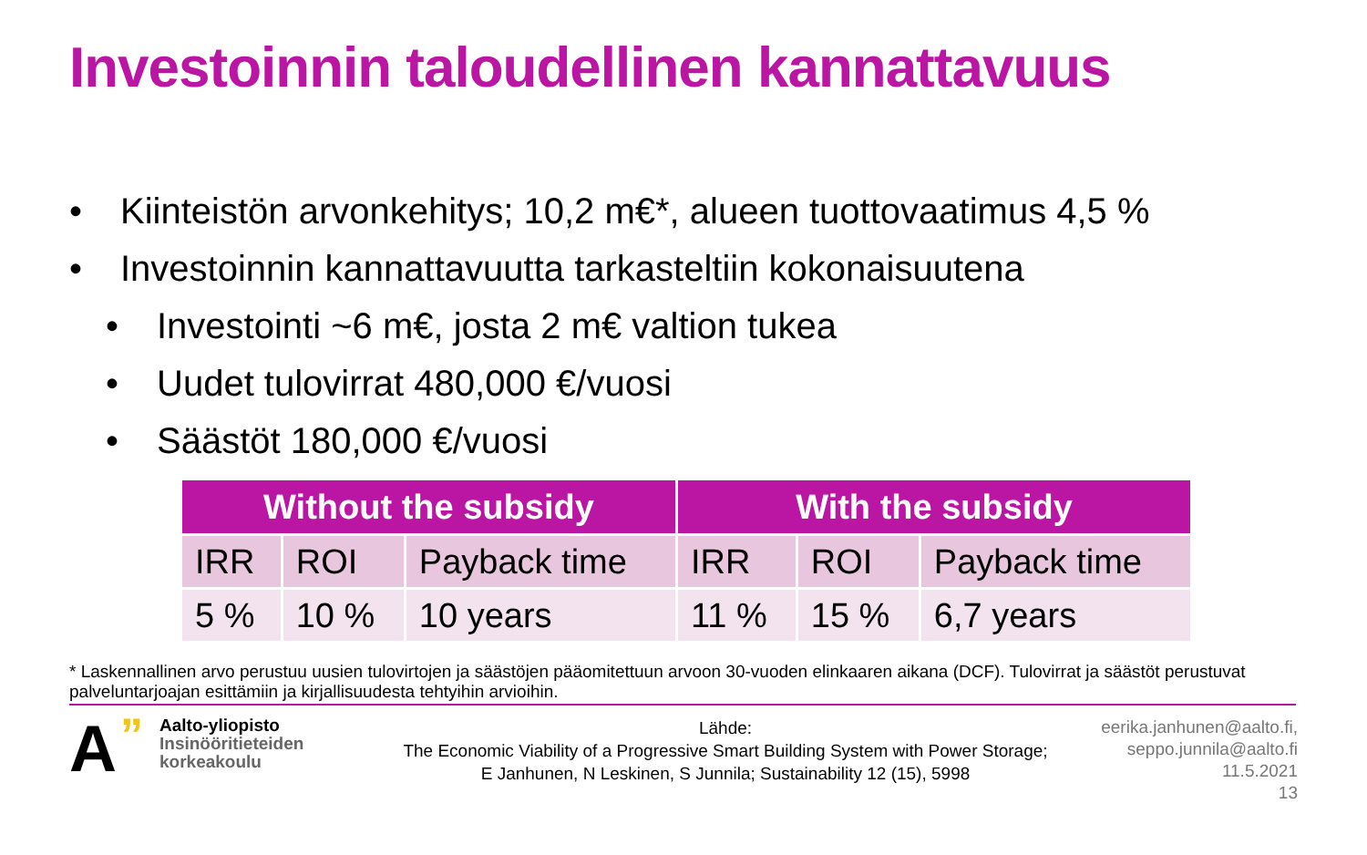Investoinnin taloudellinen kannattavuus
• Kiinteistön arvonkehitys; 10,2 m€*, alueen tuottovaatimus 4,5 %
• Investoinnin kannattavuutta tarkasteltiin kokonaisuutena
• Investointi ~6 m€, josta 2 m€ valtion tukea
• Uudet tulovirrat 480,000 €/vuosi
• Säästöt 180,000 €/vuosi
| Without the subsidy | | | With the subsidy | | |
| --- | --- | --- | --- | --- | --- |
| IRR | ROI | Payback time | IRR | ROI | Payback time |
| 5 % | 10 % | 10 years | 11 % | 15 % | 6,7 years |
* Laskennallinen arvo perustuu uusien tulovirtojen ja säästöjen pääomitettuun arvoon 30-vuoden elinkaaren aikana (DCF). Tulovirrat ja säästöt perustuvat palveluntarjoajan esittämiin ja kirjallisuudesta tehtyihin arvioihin.
A”
Aalto-yliopisto
Insinööritieteiden
korkeakoulu
Lähde:
The Economic Viability of a Progressive Smart Building System with Power Storage; E Janhunen, N Leskinen, S Junnila; Sustainability 12 (15), 5998
eerika.janhunen@aalto.fi, seppo.junnila@aalto.fi
11.5.2021
13